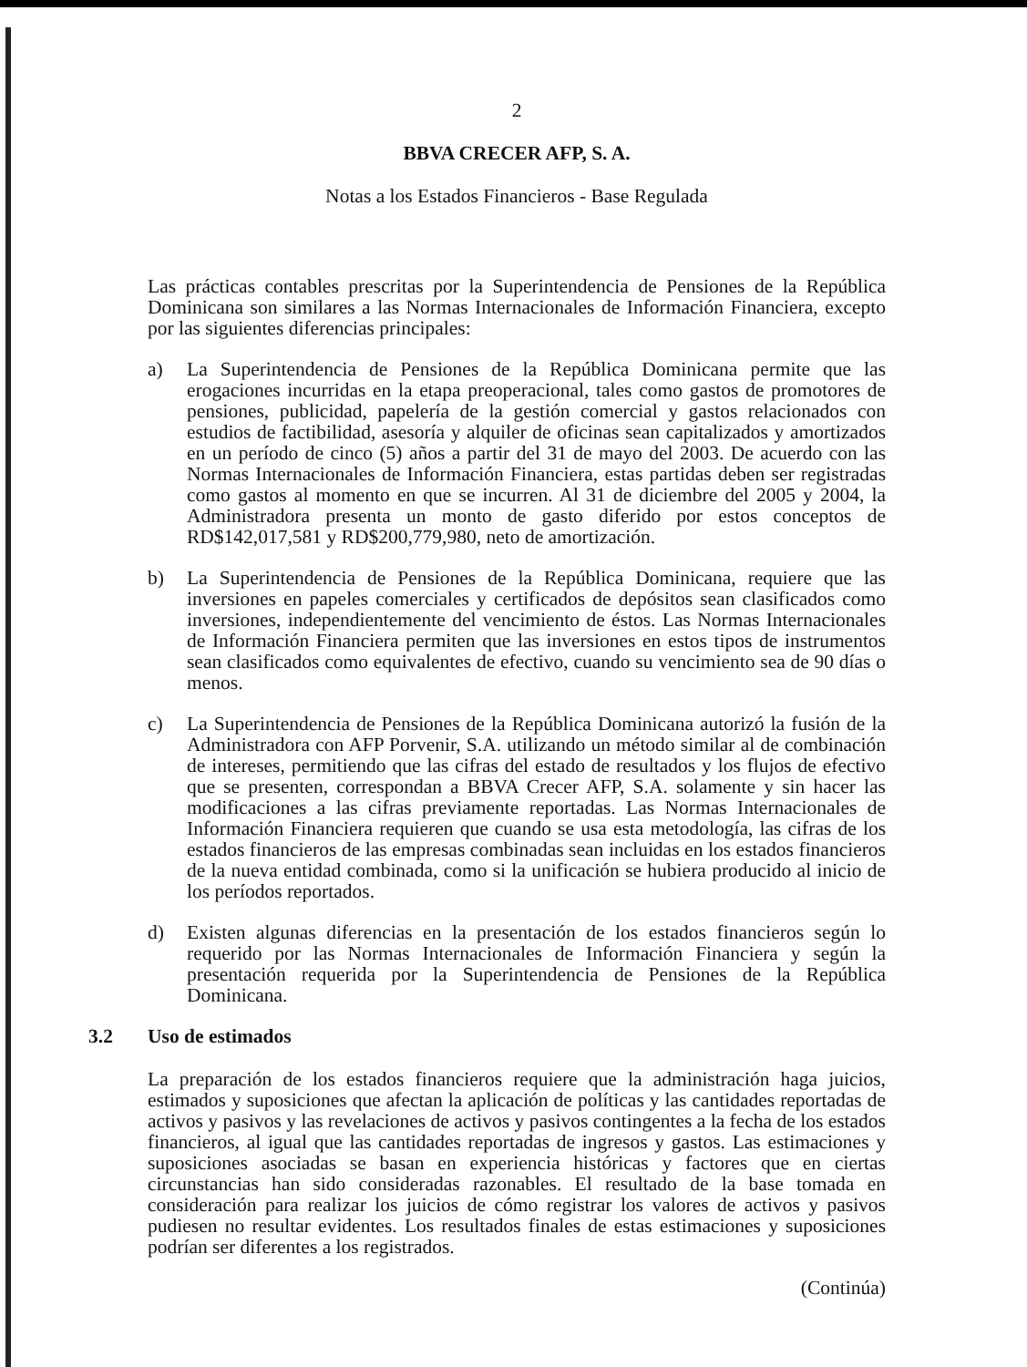2
BBVA CRECER AFP, S. A.
Notas a los Estados Financieros - Base Regulada
Las prácticas contables prescritas por la Superintendencia de Pensiones de la República Dominicana son similares a las Normas Internacionales de Información Financiera, excepto por las siguientes diferencias principales:
a) La Superintendencia de Pensiones de la República Dominicana permite que las erogaciones incurridas en la etapa preoperacional, tales como gastos de promotores de pensiones, publicidad, papelería de la gestión comercial y gastos relacionados con estudios de factibilidad, asesoría y alquiler de oficinas sean capitalizados y amortizados en un período de cinco (5) años a partir del 31 de mayo del 2003. De acuerdo con las Normas Internacionales de Información Financiera, estas partidas deben ser registradas como gastos al momento en que se incurren. Al 31 de diciembre del 2005 y 2004, la Administradora presenta un monto de gasto diferido por estos conceptos de RD$142,017,581 y RD$200,779,980, neto de amortización.
b) La Superintendencia de Pensiones de la República Dominicana, requiere que las inversiones en papeles comerciales y certificados de depósitos sean clasificados como inversiones, independientemente del vencimiento de éstos. Las Normas Internacionales de Información Financiera permiten que las inversiones en estos tipos de instrumentos sean clasificados como equivalentes de efectivo, cuando su vencimiento sea de 90 días o menos.
c) La Superintendencia de Pensiones de la República Dominicana autorizó la fusión de la Administradora con AFP Porvenir, S.A. utilizando un método similar al de combinación de intereses, permitiendo que las cifras del estado de resultados y los flujos de efectivo que se presenten, correspondan a BBVA Crecer AFP, S.A. solamente y sin hacer las modificaciones a las cifras previamente reportadas. Las Normas Internacionales de Información Financiera requieren que cuando se usa esta metodología, las cifras de los estados financieros de las empresas combinadas sean incluidas en los estados financieros de la nueva entidad combinada, como si la unificación se hubiera producido al inicio de los períodos reportados.
d) Existen algunas diferencias en la presentación de los estados financieros según lo requerido por las Normas Internacionales de Información Financiera y según la presentación requerida por la Superintendencia de Pensiones de la República Dominicana.
3.2 Uso de estimados
La preparación de los estados financieros requiere que la administración haga juicios, estimados y suposiciones que afectan la aplicación de políticas y las cantidades reportadas de activos y pasivos y las revelaciones de activos y pasivos contingentes a la fecha de los estados financieros, al igual que las cantidades reportadas de ingresos y gastos. Las estimaciones y suposiciones asociadas se basan en experiencia históricas y factores que en ciertas circunstancias han sido consideradas razonables. El resultado de la base tomada en consideración para realizar los juicios de cómo registrar los valores de activos y pasivos pudiesen no resultar evidentes. Los resultados finales de estas estimaciones y suposiciones podrían ser diferentes a los registrados.
(Continúa)